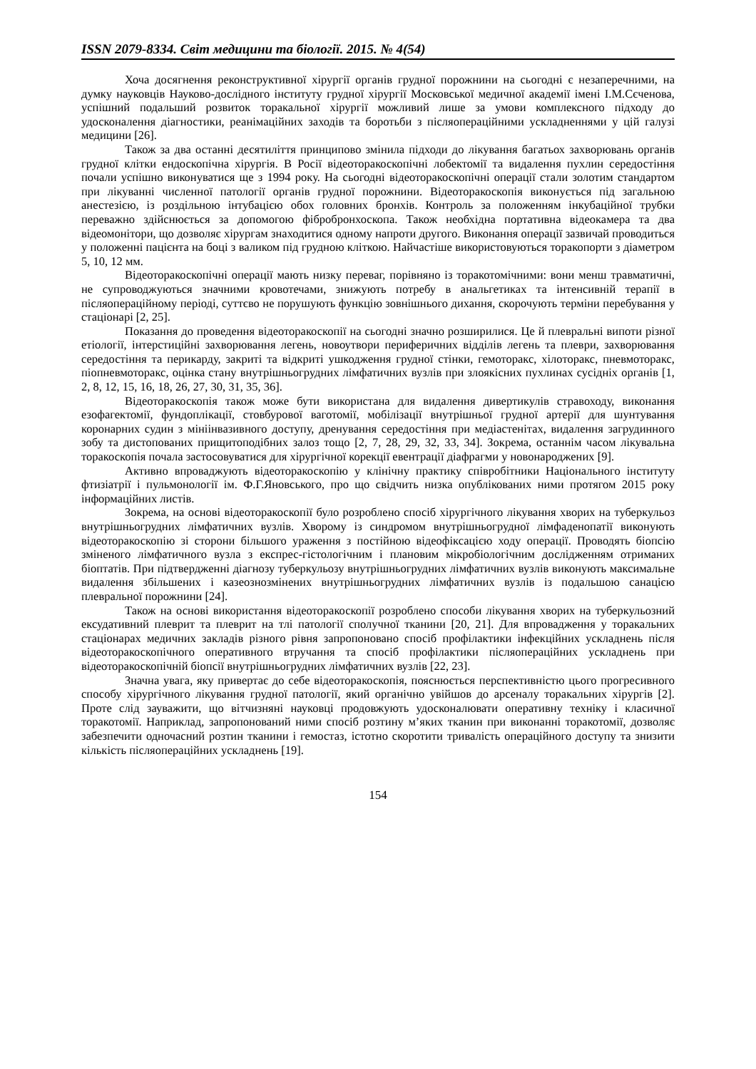ISSN 2079-8334. Світ медицини та біології. 2015. № 4(54)
Хоча досягнення реконструктивної хірургії органів грудної порожнини на сьогодні є незаперечними, на думку науковців Науково-дослідного інституту грудної хірургії Московської медичної академії імені І.М.Сєченова, успішний подальший розвиток торакальної хірургії можливий лише за умови комплексного підходу до удосконалення діагностики, реанімаційних заходів та боротьби з післяопераційними ускладненнями у цій галузі медицини [26].
Також за два останні десятиліття принципово змінила підходи до лікування багатьох захворювань органів грудної клітки ендоскопічна хірургія. В Росії відеоторакоскопічні лобектомії та видалення пухлин середостіння почали успішно виконуватися ще з 1994 року. На сьогодні відеоторакоскопічні операції стали золотим стандартом при лікуванні численної патології органів грудної порожнини. Відеоторакоскопія виконується під загальною анестезією, із роздільною інтубацією обох головних бронхів. Контроль за положенням інкубаційної трубки переважно здійснюється за допомогою фібробронхоскопа. Також необхідна портативна відеокамера та два відеомонітори, що дозволяє хірургам знаходитися одному напроти другого. Виконання операції зазвичай проводиться у положенні пацієнта на боці з валиком під грудною кліткою. Найчастіше використовуються торакопорти з діаметром 5, 10, 12 мм.
Відеоторакоскопічні операції мають низку переваг, порівняно із торакотомічними: вони менш травматичні, не супроводжуються значними кровотечами, знижують потребу в анальгетиках та інтенсивній терапії в післяопераційному періоді, суттєво не порушують функцію зовнішнього дихання, скорочують терміни перебування у стаціонарі [2, 25].
Показання до проведення відеоторакоскопії на сьогодні значно розширилися. Це й плевральні випоти різної етіології, інтерстиційні захворювання легень, новоутвори периферичних відділів легень та плеври, захворювання середостіння та перикарду, закриті та відкриті ушкодження грудної стінки, гемоторакс, хілоторакс, пневмоторакс, піопневмоторакс, оцінка стану внутрішньогрудних лімфатичних вузлів при злоякісних пухлинах сусідніх органів [1, 2, 8, 12, 15, 16, 18, 26, 27, 30, 31, 35, 36].
Відеоторакоскопія також може бути використана для видалення дивертикулів стравоходу, виконання езофагектомії, фундоплікації, стовбурової ваготомії, мобілізації внутрішньої грудної артерії для шунтування коронарних судин з мініінвазивного доступу, дренування середостіння при медіастенітах, видалення загрудинного зобу та дистопованих прищитоподібних залоз тощо [2, 7, 28, 29, 32, 33, 34]. Зокрема, останнім часом лікувальна торакоскопія почала застосовуватися для хірургічної корекції евентрації діафрагми у новонароджених [9].
Активно впроваджують відеоторакоскопію у клінічну практику співробітники Національного інституту фтизіатрії і пульмонології ім. Ф.Г.Яновського, про що свідчить низка опублікованих ними протягом 2015 року інформаційних листів.
Зокрема, на основі відеоторакоскопії було розроблено спосіб хірургічного лікування хворих на туберкульоз внутрішньогрудних лімфатичних вузлів. Хворому із синдромом внутрішньогрудної лімфаденопатії виконують відеоторакоскопію зі сторони більшого ураження з постійною відеофіксацією ходу операції. Проводять біопсію зміненого лімфатичного вузла з експрес-гістологічним і плановим мікробіологічним дослідженням отриманих біоптатів. При підтвердженні діагнозу туберкульозу внутрішньогрудних лімфатичних вузлів виконують максимальне видалення збільшених і казеознозмінених внутрішньогрудних лімфатичних вузлів із подальшою санацією плевральної порожнини [24].
Також на основі використання відеоторакоскопії розроблено способи лікування хворих на туберкульозний ексудативний плеврит та плеврит на тлі патології сполучної тканини [20, 21]. Для впровадження у торакальних стаціонарах медичних закладів різного рівня запропоновано спосіб профілактики інфекційних ускладнень після відеоторакоскопічного оперативного втручання та спосіб профілактики післяопераційних ускладнень при відеоторакоскопічній біопсії внутрішньогрудних лімфатичних вузлів [22, 23].
Значна увага, яку привертає до себе відеоторакоскопія, пояснюється перспективністю цього прогресивного способу хірургічного лікування грудної патології, який органічно увійшов до арсеналу торакальних хірургів [2]. Проте слід зауважити, що вітчизняні науковці продовжують удосконалювати оперативну техніку і класичної торакотомії. Наприклад, запропонований ними спосіб розтину м’яких тканин при виконанні торакотомії, дозволяє забезпечити одночасний розтин тканини і гемостаз, істотно скоротити тривалість операційного доступу та знизити кількість післяопераційних ускладнень [19].
154